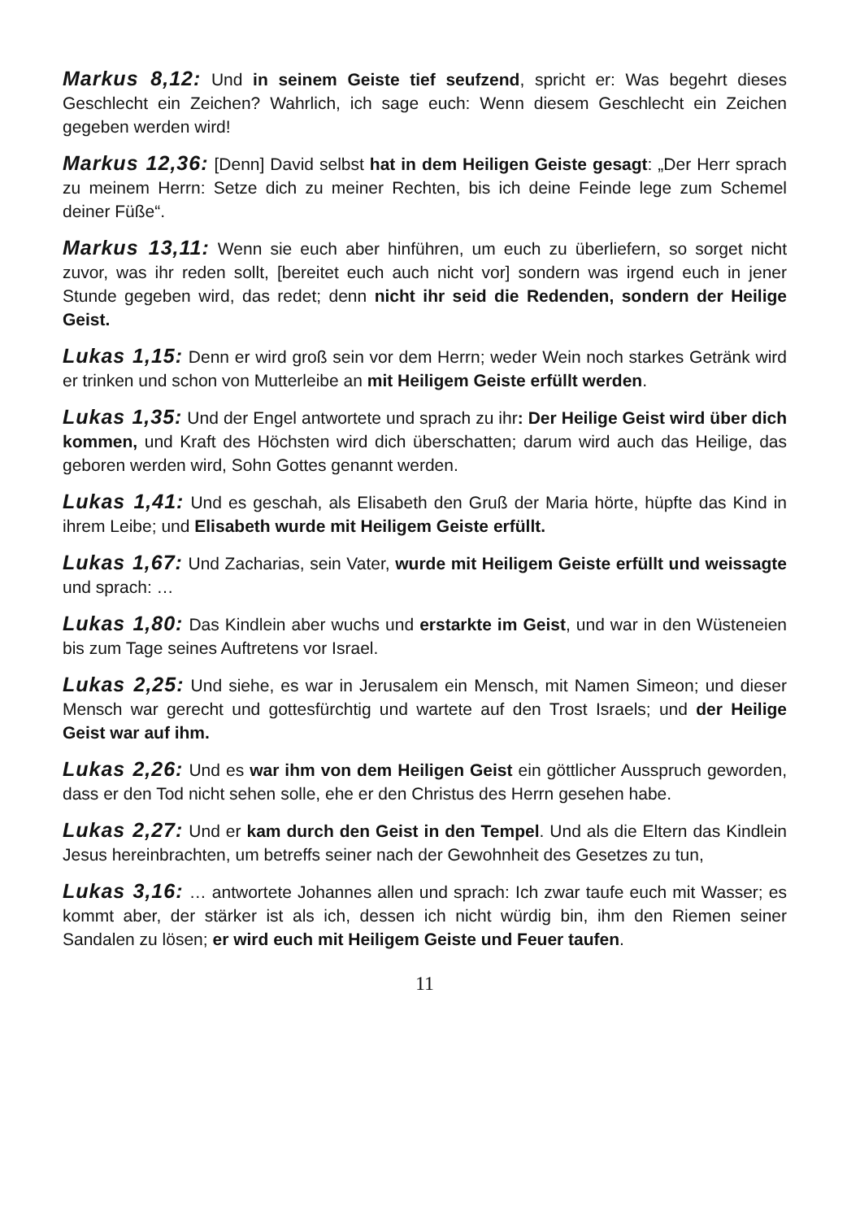Markus 8,12: Und in seinem Geiste tief seufzend, spricht er: Was begehrt dieses Geschlecht ein Zeichen? Wahrlich, ich sage euch: Wenn diesem Geschlecht ein Zeichen gegeben werden wird!
Markus 12,36: [Denn] David selbst hat in dem Heiligen Geiste gesagt: „Der Herr sprach zu meinem Herrn: Setze dich zu meiner Rechten, bis ich deine Feinde lege zum Schemel deiner Füße“.
Markus 13,11: Wenn sie euch aber hinführen, um euch zu überliefern, so sorget nicht zuvor, was ihr reden sollt, [bereitet euch auch nicht vor] sondern was irgend euch in jener Stunde gegeben wird, das redet; denn nicht ihr seid die Redenden, sondern der Heilige Geist.
Lukas 1,15: Denn er wird groß sein vor dem Herrn; weder Wein noch starkes Getränk wird er trinken und schon von Mutterleibe an mit Heiligem Geiste erfüllt werden.
Lukas 1,35: Und der Engel antwortete und sprach zu ihr: Der Heilige Geist wird über dich kommen, und Kraft des Höchsten wird dich überschatten; darum wird auch das Heilige, das geboren werden wird, Sohn Gottes genannt werden.
Lukas 1,41: Und es geschah, als Elisabeth den Gruß der Maria hörte, hüpfte das Kind in ihrem Leibe; und Elisabeth wurde mit Heiligem Geiste erfüllt.
Lukas 1,67: Und Zacharias, sein Vater, wurde mit Heiligem Geiste erfüllt und weissagte und sprach: …
Lukas 1,80: Das Kindlein aber wuchs und erstarkte im Geist, und war in den Wüsteneien bis zum Tage seines Auftretens vor Israel.
Lukas 2,25: Und siehe, es war in Jerusalem ein Mensch, mit Namen Simeon; und dieser Mensch war gerecht und gottesfürchtig und wartete auf den Trost Israels; und der Heilige Geist war auf ihm.
Lukas 2,26: Und es war ihm von dem Heiligen Geist ein göttlicher Ausspruch geworden, dass er den Tod nicht sehen solle, ehe er den Christus des Herrn gesehen habe.
Lukas 2,27: Und er kam durch den Geist in den Tempel. Und als die Eltern das Kindlein Jesus hereinbrachten, um betreffs seiner nach der Gewohnheit des Gesetzes zu tun,
Lukas 3,16: … antwortete Johannes allen und sprach: Ich zwar taufe euch mit Wasser; es kommt aber, der stärker ist als ich, dessen ich nicht würdig bin, ihm den Riemen seiner Sandalen zu lösen; er wird euch mit Heiligem Geiste und Feuer taufen.
11